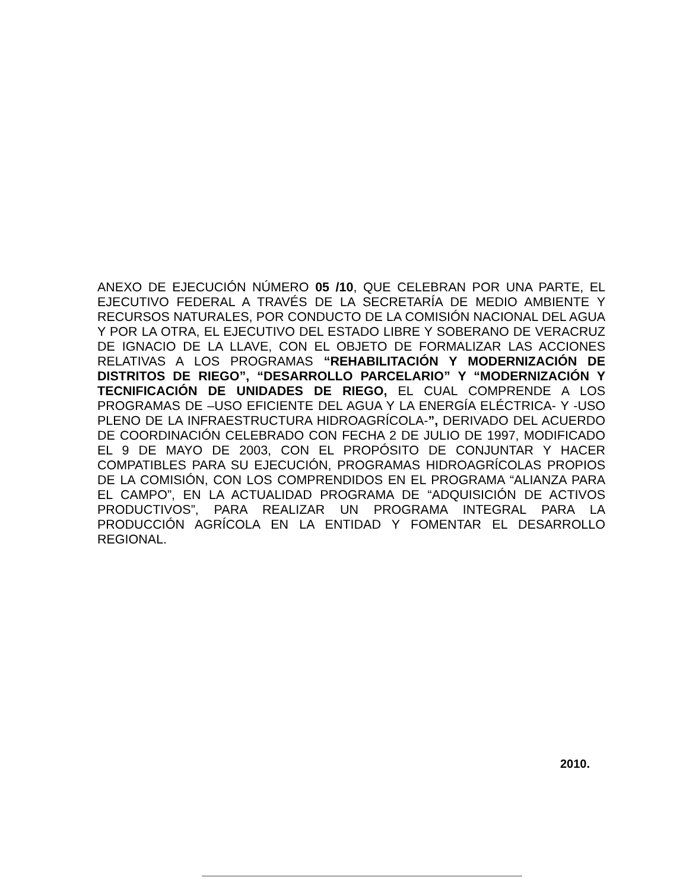ANEXO DE EJECUCIÓN NÚMERO 05 /10, QUE CELEBRAN POR UNA PARTE, EL EJECUTIVO FEDERAL A TRAVÉS DE LA SECRETARÍA DE MEDIO AMBIENTE Y RECURSOS NATURALES, POR CONDUCTO DE LA COMISIÓN NACIONAL DEL AGUA Y POR LA OTRA, EL EJECUTIVO DEL ESTADO LIBRE Y SOBERANO DE VERACRUZ DE IGNACIO DE LA LLAVE, CON EL OBJETO DE FORMALIZAR LAS ACCIONES RELATIVAS A LOS PROGRAMAS “REHABILITACIÓN Y MODERNIZACIÓN DE DISTRITOS DE RIEGO”, “DESARROLLO PARCELARIO” Y “MODERNIZACIÓN Y TECNIFICACIÓN DE UNIDADES DE RIEGO, EL CUAL COMPRENDE A LOS PROGRAMAS DE –USO EFICIENTE DEL AGUA Y LA ENERGÍA ELÉCTRICA- Y -USO PLENO DE LA INFRAESTRUCTURA HIDROAGRÍCOLA-”, DERIVADO DEL ACUERDO DE COORDINACIÓN CELEBRADO CON FECHA 2 DE JULIO DE 1997, MODIFICADO EL 9 DE MAYO DE 2003, CON EL PROPÓSITO DE CONJUNTAR Y HACER COMPATIBLES PARA SU EJECUCIÓN, PROGRAMAS HIDROAGRÍCOLAS PROPIOS DE LA COMISIÓN, CON LOS COMPRENDIDOS EN EL PROGRAMA “ALIANZA PARA EL CAMPO”, EN LA ACTUALIDAD PROGRAMA DE “ADQUISICIÓN DE ACTIVOS PRODUCTIVOS”, PARA REALIZAR UN PROGRAMA INTEGRAL PARA LA PRODUCCIÓN AGRÍCOLA EN LA ENTIDAD Y FOMENTAR EL DESARROLLO REGIONAL.
2010.